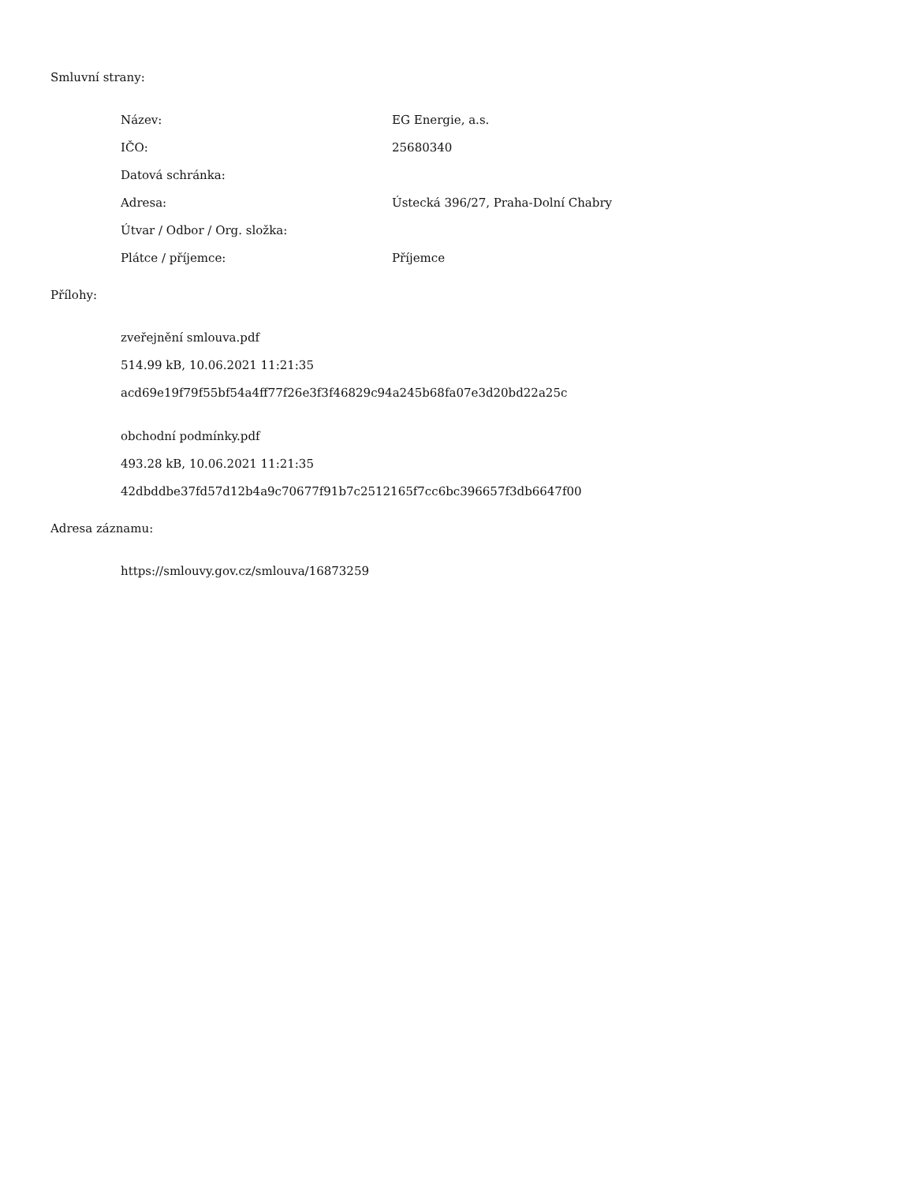Smluvní strany:
Název: EG Energie, a.s.
IČO: 25680340
Datová schránka:
Adresa: Ústecká 396/27, Praha-Dolní Chabry
Útvar / Odbor / Org. složka:
Plátce / příjemce: Příjemce
Přílohy:
zveřejnění smlouva.pdf
514.99 kB, 10.06.2021 11:21:35
acd69e19f79f55bf54a4ff77f26e3f3f46829c94a245b68fa07e3d20bd22a25c
obchodní podmínky.pdf
493.28 kB, 10.06.2021 11:21:35
42dbddbe37fd57d12b4a9c70677f91b7c2512165f7cc6bc396657f3db6647f00
Adresa záznamu:
https://smlouvy.gov.cz/smlouva/16873259